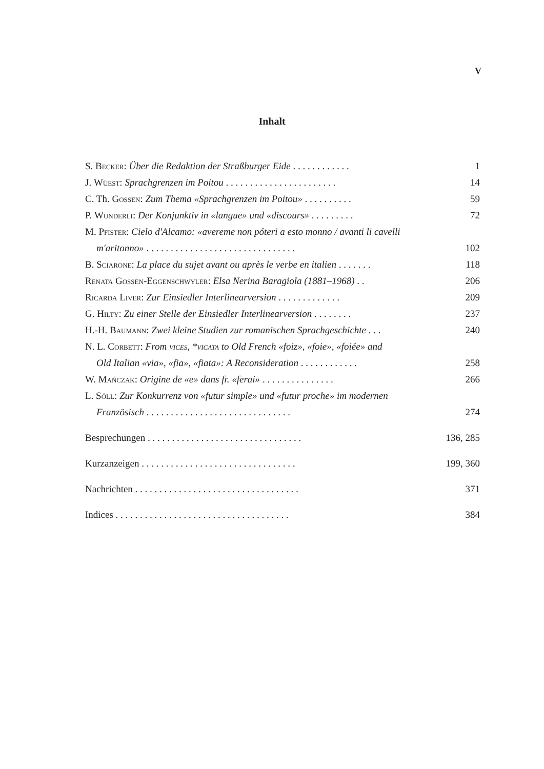V
Inhalt
S. Becker: Über die Redaktion der Straßburger Eide . . . . . . . . . . . . 1
J. Wüest: Sprachgrenzen im Poitou . . . . . . . . . . . . . . . . . . . . . . . 14
C. Th. Gossen: Zum Thema «Sprachgrenzen im Poitou» . . . . . . . . . . 59
P. Wunderli: Der Konjunktiv in «langue» und «discours» . . . . . . . . . 72
M. Pfister: Cielo d'Alcamo: «avereme non póteri a esto monno / avanti li cavelli
m'aritonno» . . . . . . . . . . . . . . . . . . . . . . . . . . . . . . . 102
B. Sciarone: La place du sujet avant ou après le verbe en italien . . . . . . . 118
Renata Gossen-Eggenschwyler: Elsa Nerina Baragiola (1881–1968) . . 206
Ricarda Liver: Zur Einsiedler Interlinearversion . . . . . . . . . . . . . 209
G. Hilty: Zu einer Stelle der Einsiedler Interlinearversion . . . . . . . . 237
H.-H. Baumann: Zwei kleine Studien zur romanischen Sprachgeschichte . . . 240
N. L. Corbett: From vices, *vicata to Old French «foiz», «foie», «foiée» and
Old Italian «via», «fia», «fiata»: A Reconsideration . . . . . . . . . . . . 258
W. Mańczak: Origine de «e» dans fr. «ferai» . . . . . . . . . . . . . . . 266
L. Söll: Zur Konkurrenz von «futur simple» und «futur proche» im modernen
Französisch . . . . . . . . . . . . . . . . . . . . . . . . . . . . . . 274
Besprechungen . . . . . . . . . . . . . . . . . . . . . . . . . . . . . . . . 136, 285
Kurzanzeigen . . . . . . . . . . . . . . . . . . . . . . . . . . . . . . . . 199, 360
Nachrichten . . . . . . . . . . . . . . . . . . . . . . . . . . . . . . . . . . 371
Indices . . . . . . . . . . . . . . . . . . . . . . . . . . . . . . . . . . . . 384